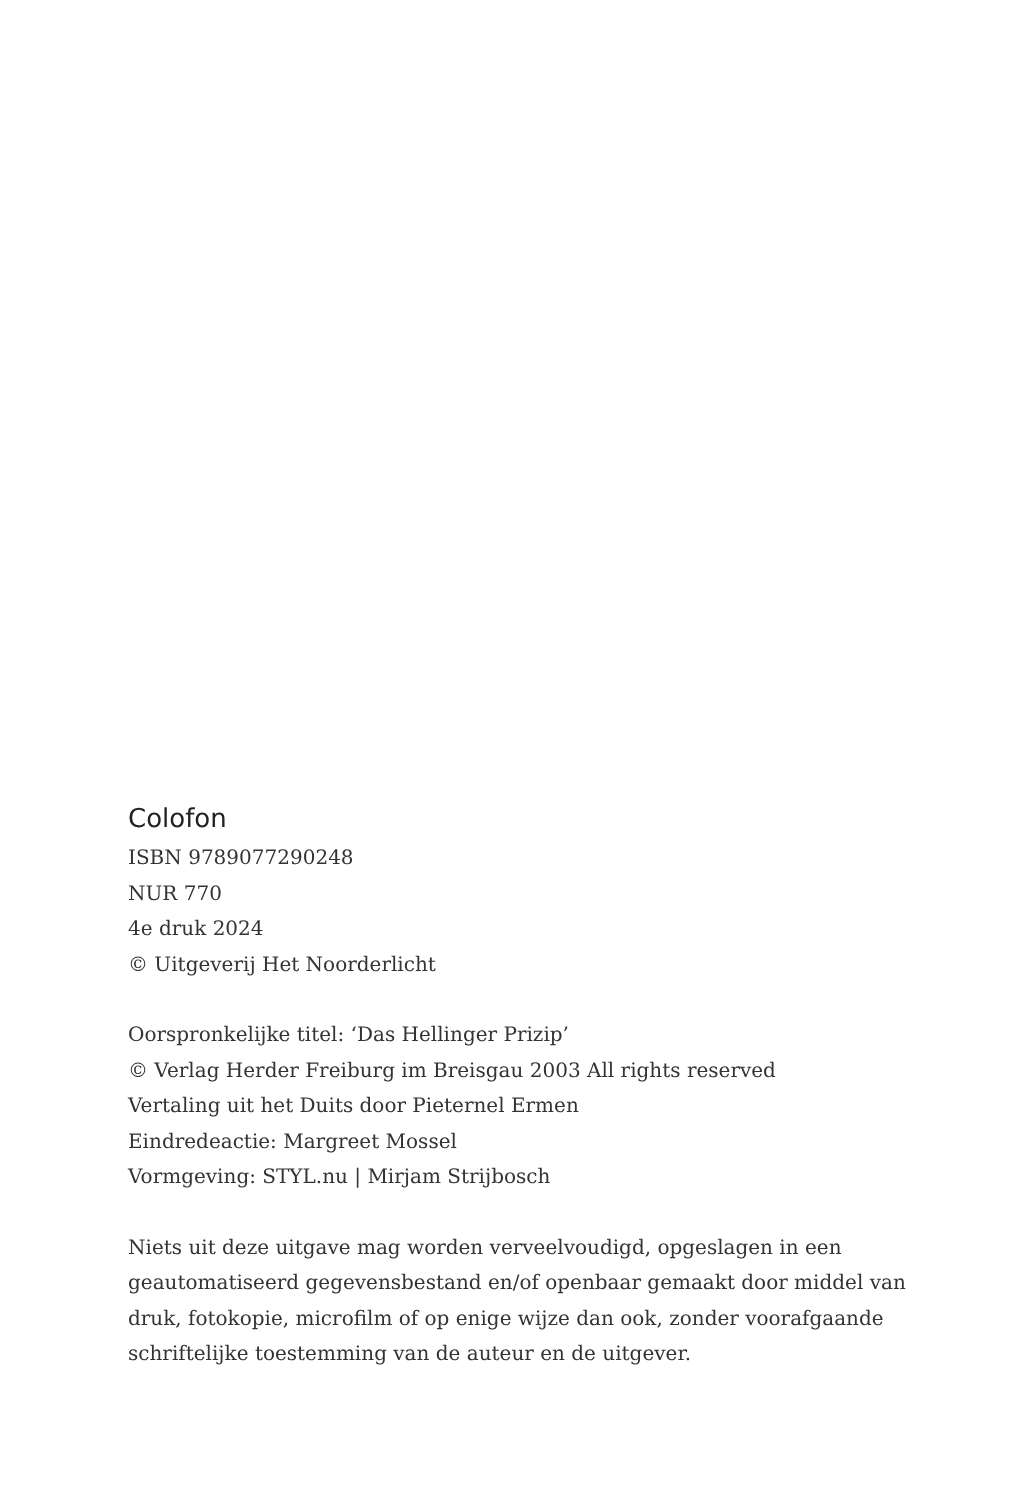Colofon
ISBN 9789077290248
NUR 770
4e druk 2024
© Uitgeverij Het Noorderlicht
Oorspronkelijke titel: ‘Das Hellinger Prizip’
© Verlag Herder Freiburg im Breisgau 2003 All rights reserved
Vertaling uit het Duits door Pieternel Ermen
Eindredeactie: Margreet Mossel
Vormgeving: STYL.nu | Mirjam Strijbosch
Niets uit deze uitgave mag worden verveelvoudigd, opgeslagen in een geautomatiseerd gegevensbestand en/of openbaar gemaakt door middel van druk, fotokopie, microfilm of op enige wijze dan ook, zonder voorafgaande schriftelijke toestemming van de auteur en de uitgever.